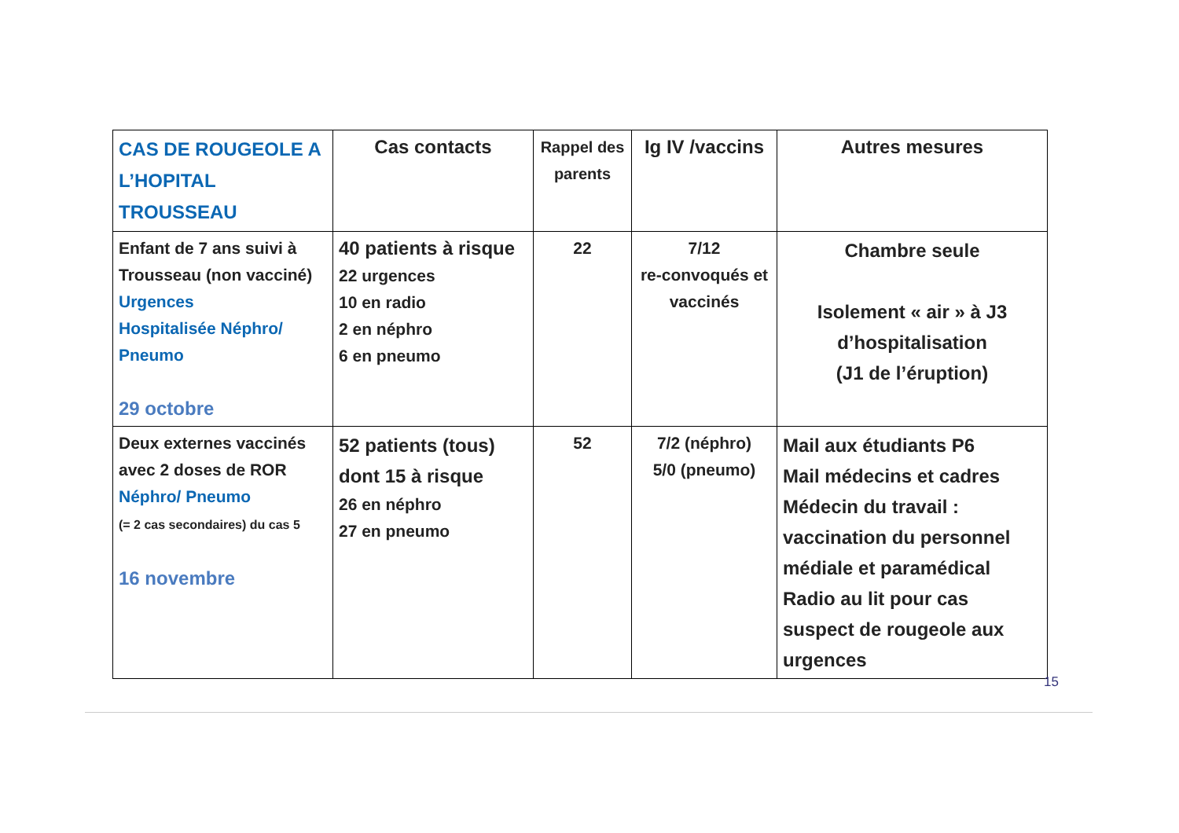| CAS DE ROUGEOLE A L’HOPITAL TROUSSEAU | Cas contacts | Rappel des parents | Ig IV /vaccins | Autres mesures |
| --- | --- | --- | --- | --- |
| Enfant de 7 ans suivi à Trousseau (non vacciné) Urgences Hospitalisée Néphro/ Pneumo 29 octobre | 40 patients à risque 22 urgences 10 en radio 2 en néphro 6 en pneumo | 22 | 7/12 re-convoqués et vaccinés | Chambre seule Isolement « air » à J3 d’hospitalisation (J1 de l’éruption) |
| Deux externes vaccinés avec 2 doses de ROR Néphro/ Pneumo (= 2 cas secondaires) du cas 5 16 novembre | 52 patients (tous) dont 15 à risque 26 en néphro 27 en pneumo | 52 | 7/2 (néphro) 5/0 (pneumo) | Mail aux étudiants P6 Mail médecins et cadres Médecin du travail : vaccination du personnel médiale et paramédical Radio au lit pour cas suspect de rougeole aux urgences |
15